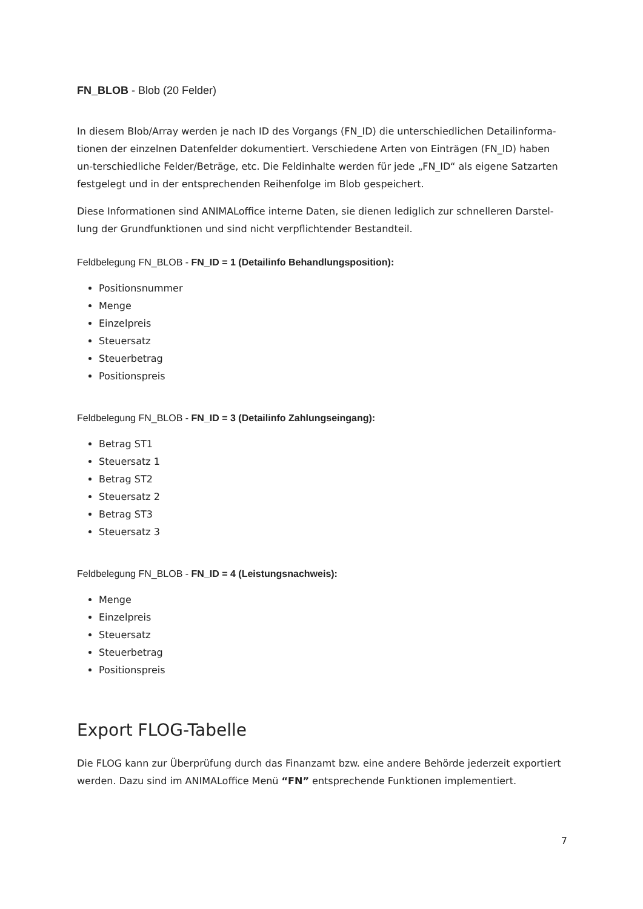FN_BLOB - Blob (20 Felder)
In diesem Blob/Array werden je nach ID des Vorgangs (FN_ID) die unterschiedlichen Detailinforma-tionen der einzelnen Datenfelder dokumentiert. Verschiedene Arten von Einträgen (FN_ID) haben un-terschiedliche Felder/Beträge, etc. Die Feldinhalte werden für jede „FN_ID“ als eigene Satzarten festgelegt und in der entsprechenden Reihenfolge im Blob gespeichert.
Diese Informationen sind ANIMALoffice interne Daten, sie dienen lediglich zur schnelleren Darstel-lung der Grundfunktionen und sind nicht verpflichtender Bestandteil.
Feldbelegung FN_BLOB - FN_ID = 1 (Detailinfo Behandlungsposition):
Positionsnummer
Menge
Einzelpreis
Steuersatz
Steuerbetrag
Positionspreis
Feldbelegung FN_BLOB - FN_ID = 3 (Detailinfo Zahlungseingang):
Betrag ST1
Steuersatz 1
Betrag ST2
Steuersatz 2
Betrag ST3
Steuersatz 3
Feldbelegung FN_BLOB - FN_ID = 4 (Leistungsnachweis):
Menge
Einzelpreis
Steuersatz
Steuerbetrag
Positionspreis
Export FLOG-Tabelle
Die FLOG kann zur Überprüfung durch das Finanzamt bzw. eine andere Behörde jederzeit exportiert werden. Dazu sind im ANIMALoffice Menü “FN” entsprechende Funktionen implementiert.
7